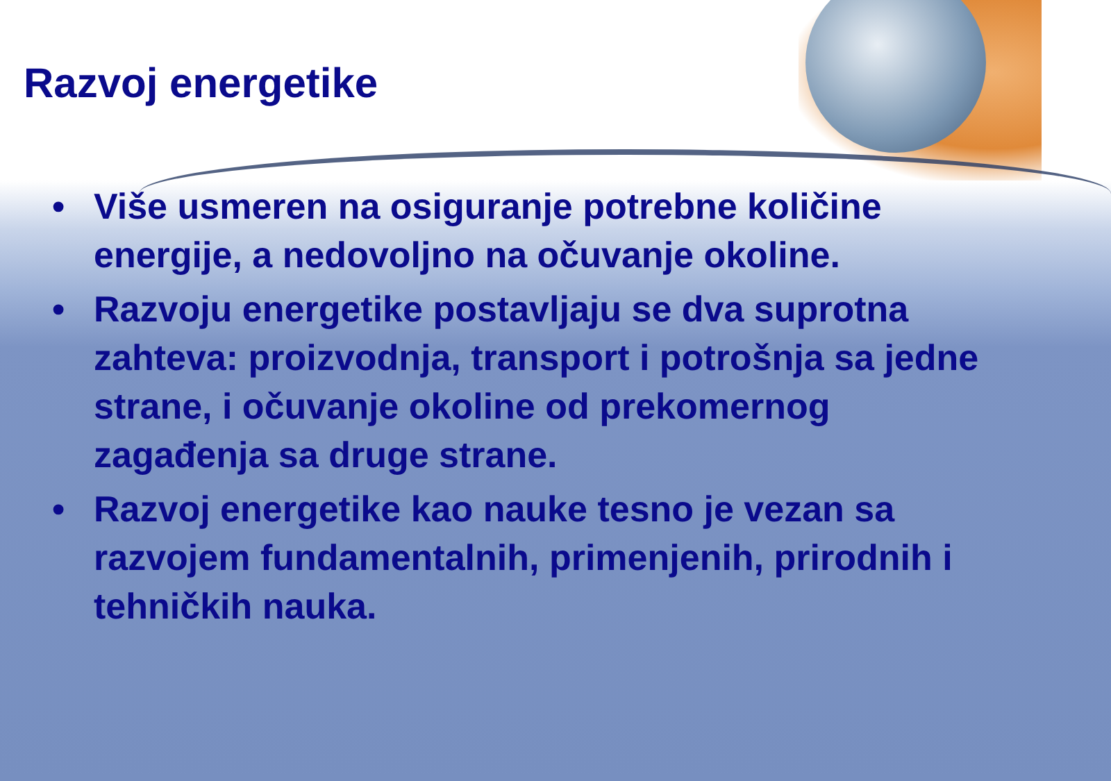Razvoj energetike
• Više usmeren na osiguranje potrebne količine energije, a nedovoljno na očuvanje okoline.
• Razvoju energetike postavljaju se dva suprotna zahteva: proizvodnja, transport i potrošnja sa jedne strane, i očuvanje okoline od prekomernog zagađenja sa druge strane.
• Razvoj energetike kao nauke tesno je vezan sa razvojem fundamentalnih, primenjenih, prirodnih i tehničkih nauka.